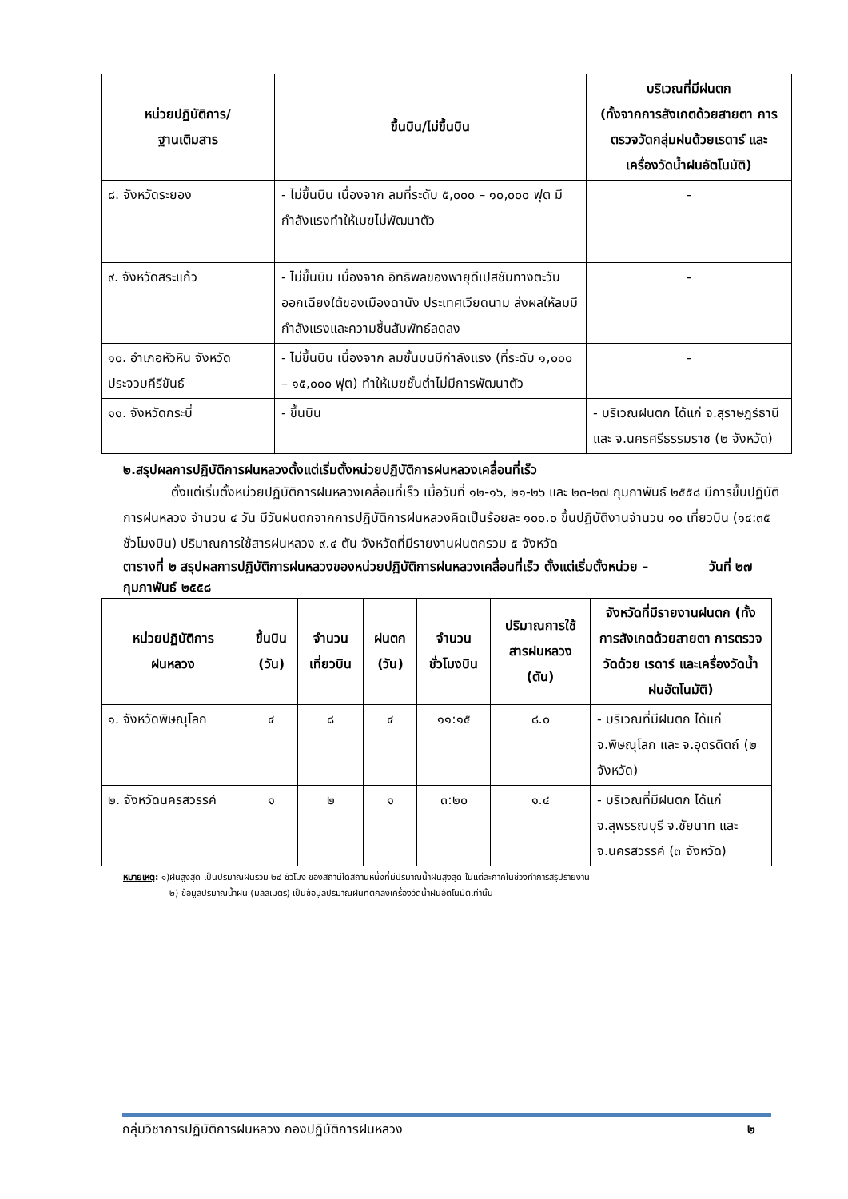| หน่วยปฏิบัติการ/ ฐานเติมสาร | ขึ้นบิน/ไม่ขึ้นบิน | บริเวณที่มีฝนตก (ทั้งจากการสังเกตด้วยสายตา การตรวจวัดกลุ่มฝนด้วยเรดาร์ และ เครื่องวัดน้ำฝนอัตโนมัติ) |
| --- | --- | --- |
| ๘. จังหวัดระยอง | - ไม่ขึ้นบิน เนื่องจาก ลมที่ระดับ ๕,๐๐๐ – ๑๐,๐๐๐ ฟุต มีกำลังแรงทำให้เมฆไม่พัฒนาตัว | - |
| ๙. จังหวัดสระแก้ว | - ไม่ขึ้นบิน เนื่องจาก อิทธิพลของพายุดีเปสชันทางตะวันออกเฉียงใต้ของเมืองดานัง ประเทศเวียดนาม ส่งผลให้ลมมีกำลังแรงและความชื้นสัมพัทธ์ลดลง | - |
| ๑๐. อำเภอหัวหิน จังหวัดประจวบคีรีขันธ์ | - ไม่ขึ้นบิน เนื่องจาก ลมชั้นบนมีกำลังแรง (ที่ระดับ ๑,๐๐๐ – ๑๕,๐๐๐ ฟุต) ทำให้เมฆชั้นต่ำไม่มีการพัฒนาตัว | - |
| ๑๑. จังหวัดกระบี่ | - ขึ้นบิน | - บริเวณฝนตก ได้แก่ จ.สุราษฎร์ธานี และ จ.นครศรีธรรมราช (๒ จังหวัด) |
๒.สรุปผลการปฏิบัติการฝนหลวงตั้งแต่เริ่มตั้งหน่วยปฏิบัติการฝนหลวงเคลื่อนที่เร็ว
ตั้งแต่เริ่มตั้งหน่วยปฏิบัติการฝนหลวงเคลื่อนที่เร็ว เมื่อวันที่ ๑๒-๑๖, ๒๑-๒๖ และ ๒๓-๒๗ กุมภาพันธ์ ๒๕๕๘ มีการขึ้นปฏิบัติการฝนหลวง จำนวน ๔ วัน มีวันฝนตกจากการปฏิบัติการฝนหลวงคิดเป็นร้อยละ ๑๐๐.๐ ขึ้นปฏิบัติงานจำนวน ๑๐ เที่ยวบิน (๑๔:๓๕ ชั่วโมงบิน) ปริมาณการใช้สารฝนหลวง ๙.๔ ตัน จังหวัดที่มีรายงานฝนตกรวม ๕ จังหวัด
ตารางที่ ๒ สรุปผลการปฏิบัติการฝนหลวงของหน่วยปฏิบัติการฝนหลวงเคลื่อนที่เร็ว ตั้งแต่เริ่มตั้งหน่วย – วันที่ ๒๗ กุมภาพันธ์ ๒๕๕๘
| หน่วยปฏิบัติการ ฝนหลวง | ขึ้นบิน (วัน) | จำนวน เที่ยวบิน | ฝนตก (วัน) | จำนวน ชั่วโมงบิน | ปริมาณการใช้ สารฝนหลวง (ตัน) | จังหวัดที่มีรายงานฝนตก (ทั้งการสังเกตด้วยสายตา การตรวจวัดด้วย เรดาร์ และเครื่องวัดน้ำฝนอัตโนมัติ) |
| --- | --- | --- | --- | --- | --- | --- |
| ๑. จังหวัดพิษณุโลก | ๔ | ๘ | ๔ | ๑๑:๑๕ | ๘.๐ | - บริเวณที่มีฝนตก ได้แก่ จ.พิษณุโลก และ จ.อุตรดิตถ์ (๒ จังหวัด) |
| ๒. จังหวัดนครสวรรค์ | ๑ | ๒ | ๑ | ๓:๒๐ | ๑.๔ | - บริเวณที่มีฝนตก ได้แก่ จ.สุพรรณบุรี จ.ชัยนาท และ จ.นครสวรรค์ (๓ จังหวัด) |
หมายเหตุ: ๑)ฝนสูงสุด เป็นปริมาณฝนรวม ๒๔ ชั่วโมง ของสถานีใดสถานีหนึ่งที่มีปริมาณน้ำฝนสูงสุด ในแต่ละภาคในช่วงทำการสรุปรายงาน
๒) ข้อมูลปริมาณน้ำฝน (มิลลิเมตร) เป็นข้อมูลปริมาณฝนที่ตกลงเครื่องวัดน้ำฝนอัตโนมัติเท่านั้น
กลุ่มวิชาการปฏิบัติการฝนหลวง กองปฏิบัติการฝนหลวง ๒